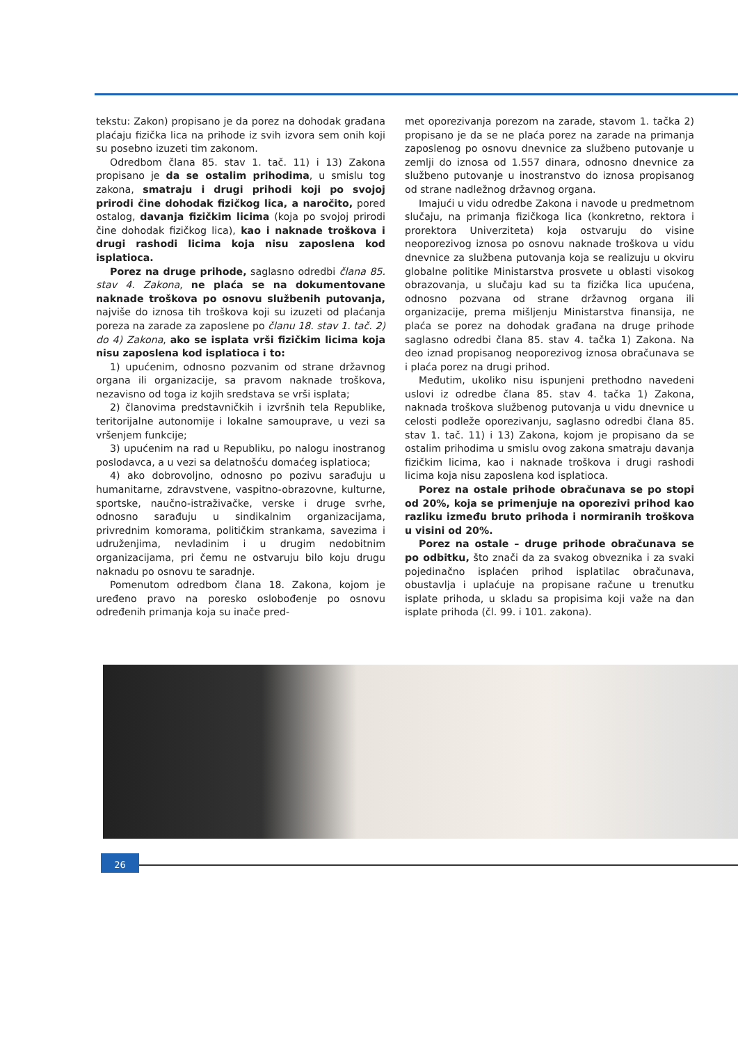tekstu: Zakon) propisano je da porez na dohodak građana plaćaju fizička lica na prihode iz svih izvora sem onih koji su posebno izuzeti tim zakonom.
Odredbom člana 85. stav 1. tač. 11) i 13) Zakona propisano je da se ostalim prihodima, u smislu tog zakona, smatraju i drugi prihodi koji po svojoj prirodi čine dohodak fizičkog lica, a naročito, pored ostalog, davanja fizičkim licima (koja po svojoj prirodi čine dohodak fizičkog lica), kao i naknade troškova i drugi rashodi licima koja nisu zaposlena kod isplatioca.
Porez na druge prihode, saglasno odredbi člana 85. stav 4. Zakona, ne plaća se na dokumentovane naknade troškova po osnovu službenih putovanja, najviše do iznosa tih troškova koji su izuzeti od plaćanja poreza na zarade za zaposlene po članu 18. stav 1. tač. 2) do 4) Zakona, ako se isplata vrši fizičkim licima koja nisu zaposlena kod isplatioca i to:
1) upućenim, odnosno pozvanim od strane državnog organa ili organizacije, sa pravom naknade troškova, nezavisno od toga iz kojih sredstava se vrši isplata;
2) članovima predstavničkih i izvršnih tela Republike, teritorijalne autonomije i lokalne samouprave, u vezi sa vršenjem funkcije;
3) upućenim na rad u Republiku, po nalogu inostranog poslodavca, a u vezi sa delatnošću domaćeg isplatioca;
4) ako dobrovoljno, odnosno po pozivu sarađuju u humanitarne, zdravstvene, vaspitno-obrazovne, kulturne, sportske, naučno-istraživačke, verske i druge svrhe, odnosno sarađuju u sindikalnim organizacijama, privrednim komorama, političkim strankama, savezima i udruženjima, nevladinim i u drugim nedobitnim organizacijama, pri čemu ne ostvaruju bilo koju drugu naknadu po osnovu te saradnje.
Pomenutom odredbom člana 18. Zakona, kojom je uređeno pravo na poresko oslobođenje po osnovu određenih primanja koja su inače pred-
met oporezivanja porezom na zarade, stavom 1. tačka 2) propisano je da se ne plaća porez na zarade na primanja zaposlenog po osnovu dnevnice za službeno putovanje u zemlji do iznosa od 1.557 dinara, odnosno dnevnice za službeno putovanje u inostranstvo do iznosa propisanog od strane nadležnog državnog organa.
Imajući u vidu odredbe Zakona i navode u predmetnom slučaju, na primanja fizičkoga lica (konkretno, rektora i prorektora Univerziteta) koja ostvaruju do visine neoporezivog iznosa po osnovu naknade troškova u vidu dnevnice za službena putovanja koja se realizuju u okviru globalne politike Ministarstva prosvete u oblasti visokog obrazovanja, u slučaju kad su ta fizička lica upućena, odnosno pozvana od strane državnog organa ili organizacije, prema mišljenju Ministarstva finansija, ne plaća se porez na dohodak građana na druge prihode saglasno odredbi člana 85. stav 4. tačka 1) Zakona. Na deo iznad propisanog neoporezivog iznosa obračunava se i plaća porez na drugi prihod.
Međutim, ukoliko nisu ispunjeni prethodno navedeni uslovi iz odredbe člana 85. stav 4. tačka 1) Zakona, naknada troškova službenog putovanja u vidu dnevnice u celosti podleže oporezivanju, saglasno odredbi člana 85. stav 1. tač. 11) i 13) Zakona, kojom je propisano da se ostalim prihodima u smislu ovog zakona smatraju davanja fizičkim licima, kao i naknade troškova i drugi rashodi licima koja nisu zaposlena kod isplatioca.
Porez na ostale prihode obračunava se po stopi od 20%, koja se primenjuje na oporezivi prihod kao razliku između bruto prihoda i normiranih troškova u visini od 20%.
Porez na ostale – druge prihode obračunava se po odbitku, što znači da za svakog obveznika i za svaki pojedinačno isplaćen prihod isplatilac obračunava, obustavlja i uplaćuje na propisane račune u trenutku isplate prihoda, u skladu sa propisima koji važe na dan isplate prihoda (čl. 99. i 101. zakona).
26